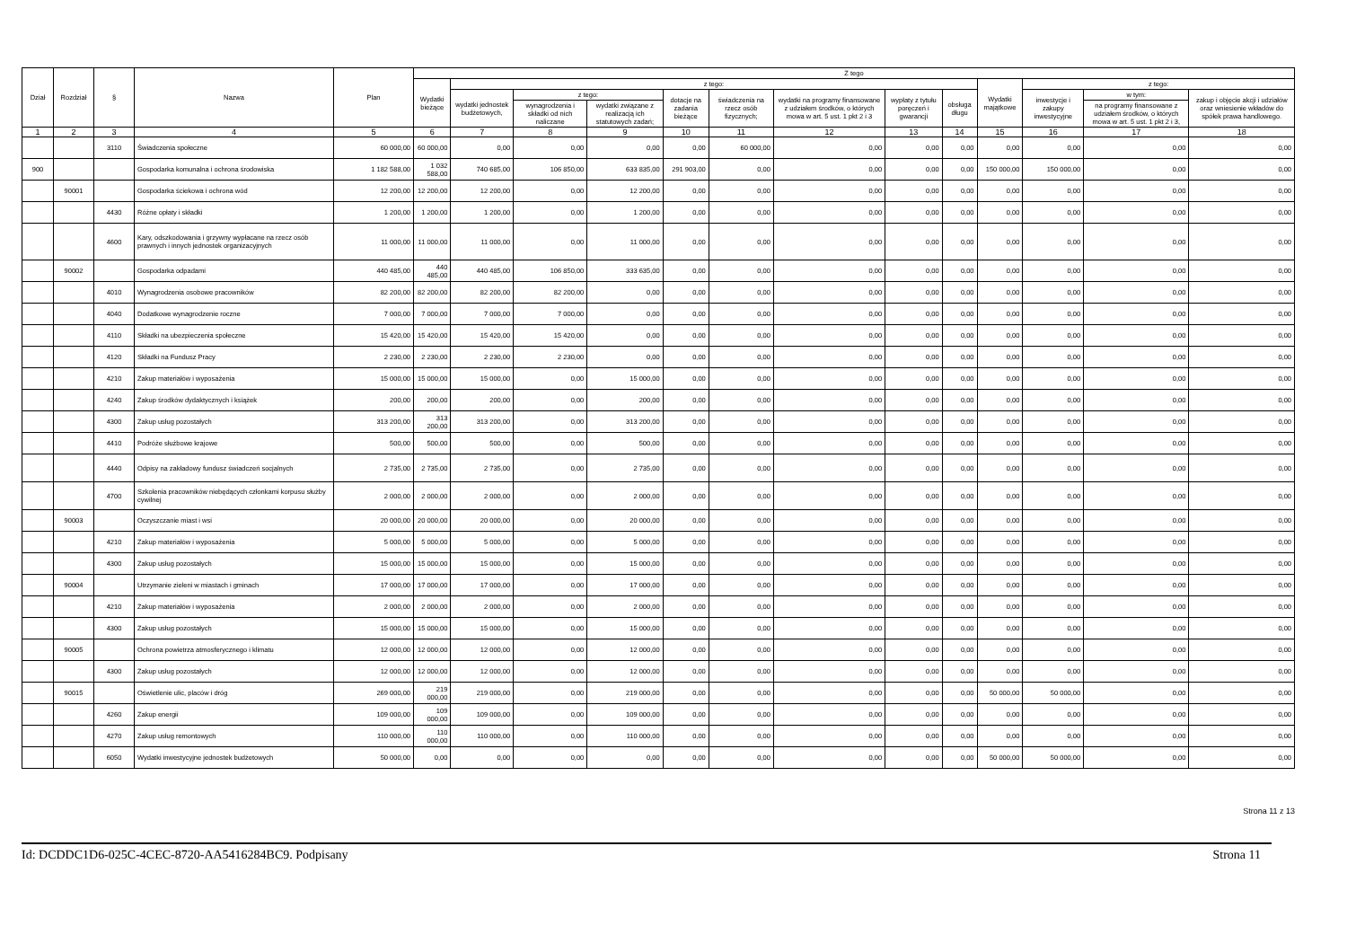| Dział | Rozdział | § | Nazwa | Plan | Z tego | | | | | | | | | | | | |
| --- | --- | --- | --- | --- | --- | --- | --- | --- | --- | --- | --- | --- | --- | --- | --- | --- | --- |
| | | | | | Wydatki bieżące | z tego: | | | | | | | | Wydatki majątkowe | z tego: | | |
| | | | | | | wydatki jednostek budżetowych, | z tego: | | dotacje na zadania bieżące | świadczenia na rzecz osób fizycznych; | wydatki na programy finansowane z udziałem środków, o których mowa w art. 5 ust. 1 pkt 2 i 3 | wypłaty z tytułu poręczeń i gwarancji | obsługa długu | | inwestycje i zakupy inwestycyjne | w tym: | zakup i objęcie akcji i udziałów oraz wniesienie wkładów do spółek prawa handlowego. |
| | | | | | | | wynagrodzenia i składki od nich naliczane | wydatki związane z realizacją ich statutowych zadań; | | | | | | | | na programy finansowane z udziałem środków, o których mowa w art. 5 ust. 1 pkt 2 i 3, | |
| 1 | 2 | 3 | 4 | 5 | 6 | 7 | 8 | 9 | 10 | 11 | 12 | 13 | 14 | 15 | 16 | 17 | 18 |
| | | 3110 | Świadczenia społeczne | 60 000,00 | 60 000,00 | 0,00 | 0,00 | 0,00 | 0,00 | 60 000,00 | 0,00 | 0,00 | 0,00 | 0,00 | 0,00 | 0,00 | 0,00 |
| 900 | | | Gospodarka komunalna i ochrona środowiska | 1 182 588,00 | 1 032 588,00 | 740 685,00 | 106 850,00 | 633 835,00 | 291 903,00 | 0,00 | 0,00 | 0,00 | 0,00 | 150 000,00 | 150 000,00 | 0,00 | 0,00 |
| | 90001 | | Gospodarka ściekowa i ochrona wód | 12 200,00 | 12 200,00 | 12 200,00 | 0,00 | 12 200,00 | 0,00 | 0,00 | 0,00 | 0,00 | 0,00 | 0,00 | 0,00 | 0,00 | 0,00 |
| | | 4430 | Różne opłaty i składki | 1 200,00 | 1 200,00 | 1 200,00 | 0,00 | 1 200,00 | 0,00 | 0,00 | 0,00 | 0,00 | 0,00 | 0,00 | 0,00 | 0,00 | 0,00 |
| | | 4600 | Kary, odszkodowania i grzywny wypłacane na rzecz osób prawnych i innych jednostek organizacyjnych | 11 000,00 | 11 000,00 | 11 000,00 | 0,00 | 11 000,00 | 0,00 | 0,00 | 0,00 | 0,00 | 0,00 | 0,00 | 0,00 | 0,00 | 0,00 |
| | 90002 | | Gospodarka odpadami | 440 485,00 | 440 485,00 | 440 485,00 | 106 850,00 | 333 635,00 | 0,00 | 0,00 | 0,00 | 0,00 | 0,00 | 0,00 | 0,00 | 0,00 | 0,00 |
| | | 4010 | Wynagrodzenia osobowe pracowników | 82 200,00 | 82 200,00 | 82 200,00 | 82 200,00 | 0,00 | 0,00 | 0,00 | 0,00 | 0,00 | 0,00 | 0,00 | 0,00 | 0,00 | 0,00 |
| | | 4040 | Dodatkowe wynagrodzenie roczne | 7 000,00 | 7 000,00 | 7 000,00 | 7 000,00 | 0,00 | 0,00 | 0,00 | 0,00 | 0,00 | 0,00 | 0,00 | 0,00 | 0,00 | 0,00 |
| | | 4110 | Składki na ubezpieczenia społeczne | 15 420,00 | 15 420,00 | 15 420,00 | 15 420,00 | 0,00 | 0,00 | 0,00 | 0,00 | 0,00 | 0,00 | 0,00 | 0,00 | 0,00 | 0,00 |
| | | 4120 | Składki na Fundusz Pracy | 2 230,00 | 2 230,00 | 2 230,00 | 2 230,00 | 0,00 | 0,00 | 0,00 | 0,00 | 0,00 | 0,00 | 0,00 | 0,00 | 0,00 | 0,00 |
| | | 4210 | Zakup materiałów i wyposażenia | 15 000,00 | 15 000,00 | 15 000,00 | 0,00 | 15 000,00 | 0,00 | 0,00 | 0,00 | 0,00 | 0,00 | 0,00 | 0,00 | 0,00 | 0,00 |
| | | 4240 | Zakup środków dydaktycznych i książek | 200,00 | 200,00 | 200,00 | 0,00 | 200,00 | 0,00 | 0,00 | 0,00 | 0,00 | 0,00 | 0,00 | 0,00 | 0,00 | 0,00 |
| | | 4300 | Zakup usług pozostałych | 313 200,00 | 313 200,00 | 313 200,00 | 0,00 | 313 200,00 | 0,00 | 0,00 | 0,00 | 0,00 | 0,00 | 0,00 | 0,00 | 0,00 | 0,00 |
| | | 4410 | Podróże służbowe krajowe | 500,00 | 500,00 | 500,00 | 0,00 | 500,00 | 0,00 | 0,00 | 0,00 | 0,00 | 0,00 | 0,00 | 0,00 | 0,00 | 0,00 |
| | | 4440 | Odpisy na zakładowy fundusz świadczeń socjalnych | 2 735,00 | 2 735,00 | 2 735,00 | 0,00 | 2 735,00 | 0,00 | 0,00 | 0,00 | 0,00 | 0,00 | 0,00 | 0,00 | 0,00 | 0,00 |
| | | 4700 | Szkolenia pracowników niebędących członkami korpusu służby cywilnej | 2 000,00 | 2 000,00 | 2 000,00 | 0,00 | 2 000,00 | 0,00 | 0,00 | 0,00 | 0,00 | 0,00 | 0,00 | 0,00 | 0,00 | 0,00 |
| | 90003 | | Oczyszczanie miast i wsi | 20 000,00 | 20 000,00 | 20 000,00 | 0,00 | 20 000,00 | 0,00 | 0,00 | 0,00 | 0,00 | 0,00 | 0,00 | 0,00 | 0,00 | 0,00 |
| | | 4210 | Zakup materiałów i wyposażenia | 5 000,00 | 5 000,00 | 5 000,00 | 0,00 | 5 000,00 | 0,00 | 0,00 | 0,00 | 0,00 | 0,00 | 0,00 | 0,00 | 0,00 | 0,00 |
| | | 4300 | Zakup usług pozostałych | 15 000,00 | 15 000,00 | 15 000,00 | 0,00 | 15 000,00 | 0,00 | 0,00 | 0,00 | 0,00 | 0,00 | 0,00 | 0,00 | 0,00 | 0,00 |
| | 90004 | | Utrzymanie zieleni w miastach i gminach | 17 000,00 | 17 000,00 | 17 000,00 | 0,00 | 17 000,00 | 0,00 | 0,00 | 0,00 | 0,00 | 0,00 | 0,00 | 0,00 | 0,00 | 0,00 |
| | | 4210 | Zakup materiałów i wyposażenia | 2 000,00 | 2 000,00 | 2 000,00 | 0,00 | 2 000,00 | 0,00 | 0,00 | 0,00 | 0,00 | 0,00 | 0,00 | 0,00 | 0,00 | 0,00 |
| | | 4300 | Zakup usług pozostałych | 15 000,00 | 15 000,00 | 15 000,00 | 0,00 | 15 000,00 | 0,00 | 0,00 | 0,00 | 0,00 | 0,00 | 0,00 | 0,00 | 0,00 | 0,00 |
| | 90005 | | Ochrona powietrza atmosferycznego i klimatu | 12 000,00 | 12 000,00 | 12 000,00 | 0,00 | 12 000,00 | 0,00 | 0,00 | 0,00 | 0,00 | 0,00 | 0,00 | 0,00 | 0,00 | 0,00 |
| | | 4300 | Zakup usług pozostałych | 12 000,00 | 12 000,00 | 12 000,00 | 0,00 | 12 000,00 | 0,00 | 0,00 | 0,00 | 0,00 | 0,00 | 0,00 | 0,00 | 0,00 | 0,00 |
| | 90015 | | Oświetlenie ulic, placów i dróg | 269 000,00 | 219 000,00 | 219 000,00 | 0,00 | 219 000,00 | 0,00 | 0,00 | 0,00 | 0,00 | 0,00 | 50 000,00 | 50 000,00 | 0,00 | 0,00 |
| | | 4260 | Zakup energii | 109 000,00 | 109 000,00 | 109 000,00 | 0,00 | 109 000,00 | 0,00 | 0,00 | 0,00 | 0,00 | 0,00 | 0,00 | 0,00 | 0,00 | 0,00 |
| | | 4270 | Zakup usług remontowych | 110 000,00 | 110 000,00 | 110 000,00 | 0,00 | 110 000,00 | 0,00 | 0,00 | 0,00 | 0,00 | 0,00 | 0,00 | 0,00 | 0,00 | 0,00 |
| | | 6050 | Wydatki inwestycyjne jednostek budżetowych | 50 000,00 | 0,00 | 0,00 | 0,00 | 0,00 | 0,00 | 0,00 | 0,00 | 0,00 | 0,00 | 50 000,00 | 50 000,00 | 0,00 | 0,00 |
Strona 11 z 13
Id: DCDDC1D6-025C-4CEC-8720-AA5416284BC9. Podpisany Strona 11